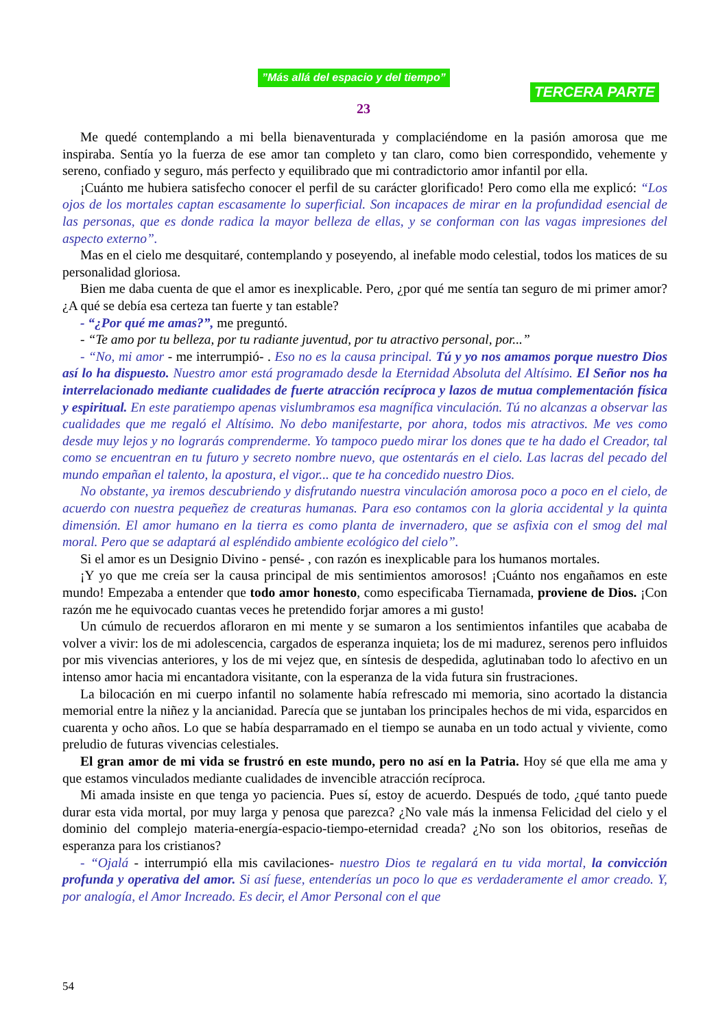”Más allá del espacio y del tiempo”
TERCERA PARTE
23
Me quedé contemplando a mi bella bienaventurada y complaciéndome en la pasión amorosa que me inspiraba. Sentía yo la fuerza de ese amor tan completo y tan claro, como bien correspondido, vehemente y sereno, confiado y seguro, más perfecto y equilibrado que mi contradictorio amor infantil por ella.
¡Cuánto me hubiera satisfecho conocer el perfil de su carácter glorificado! Pero como ella me explicó: “Los ojos de los mortales captan escasamente lo superficial. Son incapaces de mirar en la profundidad esencial de las personas, que es donde radica la mayor belleza de ellas, y se conforman con las vagas impresiones del aspecto externo”.
Mas en el cielo me desquitaré, contemplando y poseyendo, al inefable modo celestial, todos los matices de su personalidad gloriosa.
Bien me daba cuenta de que el amor es inexplicable. Pero, ¿por qué me sentía tan seguro de mi primer amor? ¿A qué se debía esa certeza tan fuerte y tan estable?
- “¿Por qué me amas?”, me preguntó.
- “Te amo por tu belleza, por tu radiante juventud, por tu atractivo personal, por...”
- “No, mi amor - me interrumpió- . Eso no es la causa principal. Tú y yo nos amamos porque nuestro Dios así lo ha dispuesto. Nuestro amor está programado desde la Eternidad Absoluta del Altísimo. El Señor nos ha interrelacionado mediante cualidades de fuerte atracción recíproca y lazos de mutua complementación física y espiritual. En este paratiempo apenas vislumbramos esa magnífica vinculación. Tú no alcanzas a observar las cualidades que me regaló el Altísimo. No debo manifestarte, por ahora, todos mis atractivos. Me ves como desde muy lejos y no lograrás comprenderme. Yo tampoco puedo mirar los dones que te ha dado el Creador, tal como se encuentran en tu futuro y secreto nombre nuevo, que ostentarás en el cielo. Las lacras del pecado del mundo empañan el talento, la apostura, el vigor... que te ha concedido nuestro Dios.
No obstante, ya iremos descubriendo y disfrutando nuestra vinculación amorosa poco a poco en el cielo, de acuerdo con nuestra pequeñez de creaturas humanas. Para eso contamos con la gloria accidental y la quinta dimensión. El amor humano en la tierra es como planta de invernadero, que se asfixia con el smog del mal moral. Pero que se adaptará al espléndido ambiente ecológico del cielo”.
Si el amor es un Designio Divino - pensé- , con razón es inexplicable para los humanos mortales.
¡Y yo que me creía ser la causa principal de mis sentimientos amorosos! ¡Cuánto nos engañamos en este mundo! Empezaba a entender que todo amor honesto, como especificaba Tiernamada, proviene de Dios. ¡Con razón me he equivocado cuantas veces he pretendido forjar amores a mi gusto!
Un cúmulo de recuerdos afloraron en mi mente y se sumaron a los sentimientos infantiles que acababa de volver a vivir: los de mi adolescencia, cargados de esperanza inquieta; los de mi madurez, serenos pero influidos por mis vivencias anteriores, y los de mi vejez que, en síntesis de despedida, aglutinaban todo lo afectivo en un intenso amor hacia mi encantadora visitante, con la esperanza de la vida futura sin frustraciones.
La bilocación en mi cuerpo infantil no solamente había refrescado mi memoria, sino acortado la distancia memorial entre la niñez y la ancianidad. Parecía que se juntaban los principales hechos de mi vida, esparcidos en cuarenta y ocho años. Lo que se había desparramado en el tiempo se aunaba en un todo actual y viviente, como preludio de futuras vivencias celestiales.
El gran amor de mi vida se frustró en este mundo, pero no así en la Patria. Hoy sé que ella me ama y que estamos vinculados mediante cualidades de invencible atracción recíproca.
Mi amada insiste en que tenga yo paciencia. Pues sí, estoy de acuerdo. Después de todo, ¿qué tanto puede durar esta vida mortal, por muy larga y penosa que parezca? ¿No vale más la inmensa Felicidad del cielo y el dominio del complejo materia-energía-espacio-tiempo-eternidad creada? ¿No son los obitorios, reseñas de esperanza para los cristianos?
- “Ojalá - interrumpió ella mis cavilaciones- nuestro Dios te regalará en tu vida mortal, la convicción profunda y operativa del amor. Si así fuese, entenderías un poco lo que es verdaderamente el amor creado. Y, por analogía, el Amor Increado. Es decir, el Amor Personal con el que
54